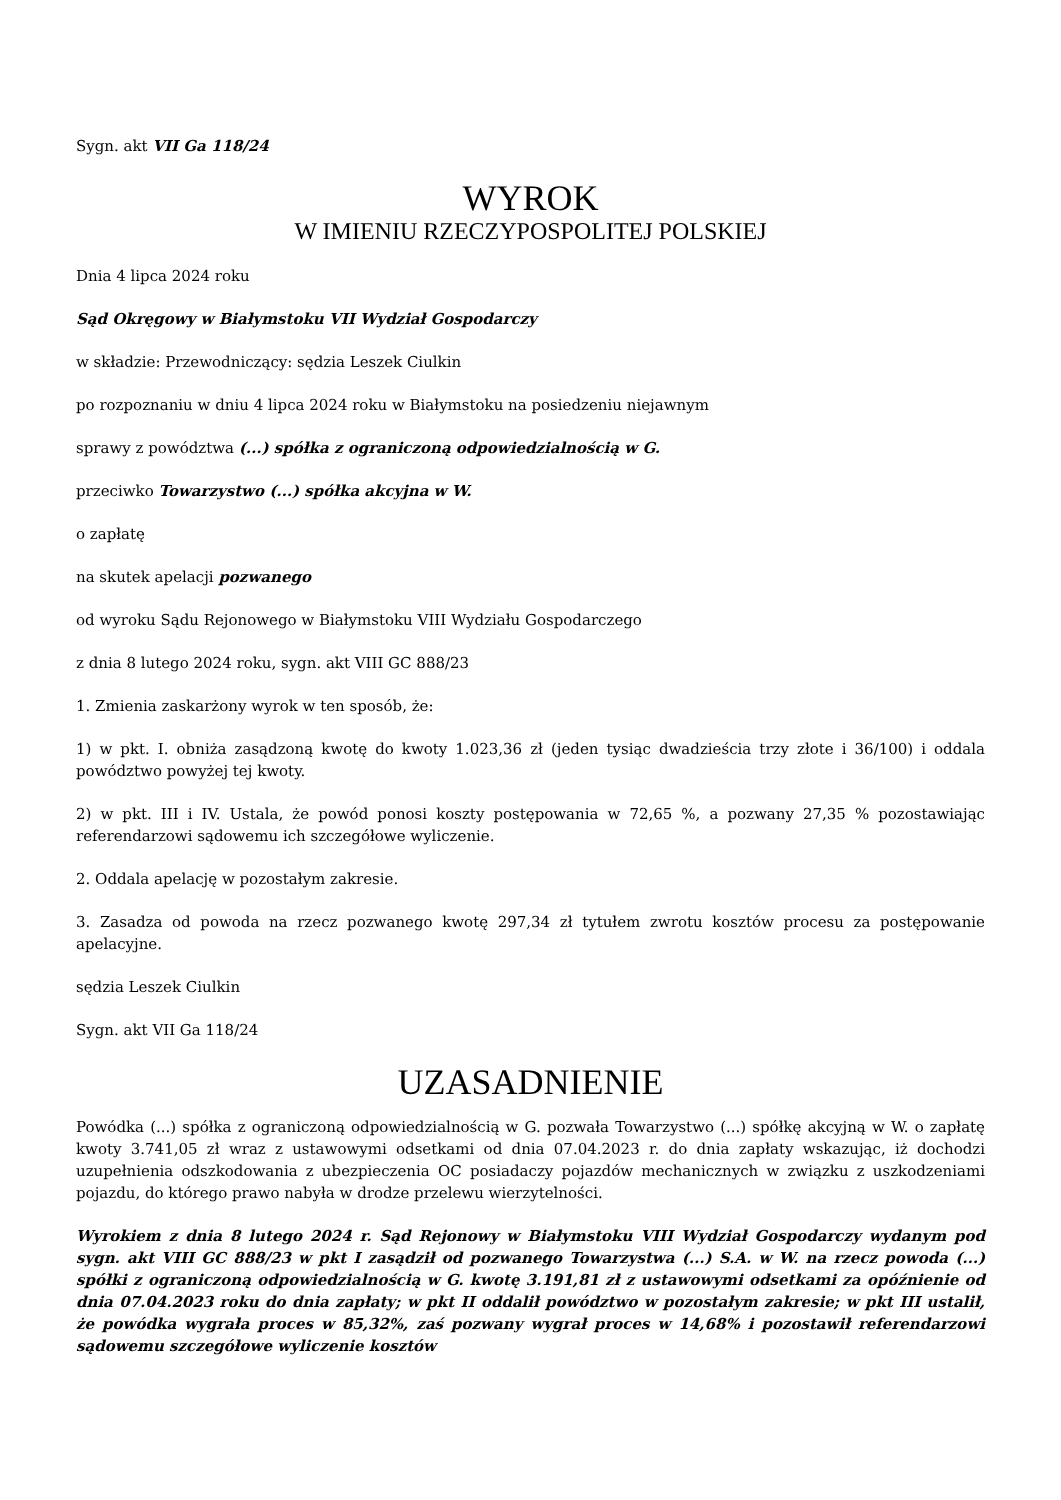Sygn. akt VII Ga 118/24
WYROK
W IMIENIU RZECZYPOSPOLITEJ POLSKIEJ
Dnia 4 lipca 2024 roku
Sąd Okręgowy w Białymstoku VII Wydział Gospodarczy
w składzie: Przewodniczący: sędzia Leszek Ciulkin
po rozpoznaniu w dniu 4 lipca 2024 roku w Białymstoku na posiedzeniu niejawnym
sprawy z powództwa (...) spółka z ograniczoną odpowiedzialnością w G.
przeciwko Towarzystwo (...) spółka akcyjna w W.
o zapłatę
na skutek apelacji pozwanego
od wyroku Sądu Rejonowego w Białymstoku VIII Wydziału Gospodarczego
z dnia 8 lutego 2024 roku, sygn. akt VIII GC 888/23
1. Zmienia zaskarżony wyrok w ten sposób, że:
1) w pkt. I. obniża zasądzoną kwotę do kwoty 1.023,36 zł (jeden tysiąc dwadzieścia trzy złote i 36/100) i oddala powództwo powyżej tej kwoty.
2) w pkt. III i IV. Ustala, że powód ponosi koszty postępowania w 72,65 %, a pozwany 27,35 % pozostawiając referendarzowi sądowemu ich szczegółowe wyliczenie.
2. Oddala apelację w pozostałym zakresie.
3. Zasadza od powoda na rzecz pozwanego kwotę 297,34 zł tytułem zwrotu kosztów procesu za postępowanie apelacyjne.
sędzia Leszek Ciulkin
Sygn. akt VII Ga 118/24
UZASADNIENIE
Powódka (...) spółka z ograniczoną odpowiedzialnością w G. pozwała Towarzystwo (...) spółkę akcyjną w W. o zapłatę kwoty 3.741,05 zł wraz z ustawowymi odsetkami od dnia 07.04.2023 r. do dnia zapłaty wskazując, iż dochodzi uzupełnienia odszkodowania z ubezpieczenia OC posiadaczy pojazdów mechanicznych w związku z uszkodzeniami pojazdu, do którego prawo nabyła w drodze przelewu wierzytelności.
Wyrokiem z dnia 8 lutego 2024 r. Sąd Rejonowy w Białymstoku VIII Wydział Gospodarczy wydanym pod sygn. akt VIII GC 888/23 w pkt I zasądził od pozwanego Towarzystwa (...) S.A. w W. na rzecz powoda (...) spółki z ograniczoną odpowiedzialnością w G. kwotę 3.191,81 zł z ustawowymi odsetkami za opóźnienie od dnia 07.04.2023 roku do dnia zapłaty; w pkt II oddalił powództwo w pozostałym zakresie; w pkt III ustalił, że powódka wygrała proces w 85,32%, zaś pozwany wygrał proces w 14,68% i pozostawił referendarzowi sądowemu szczegółowe wyliczenie kosztów